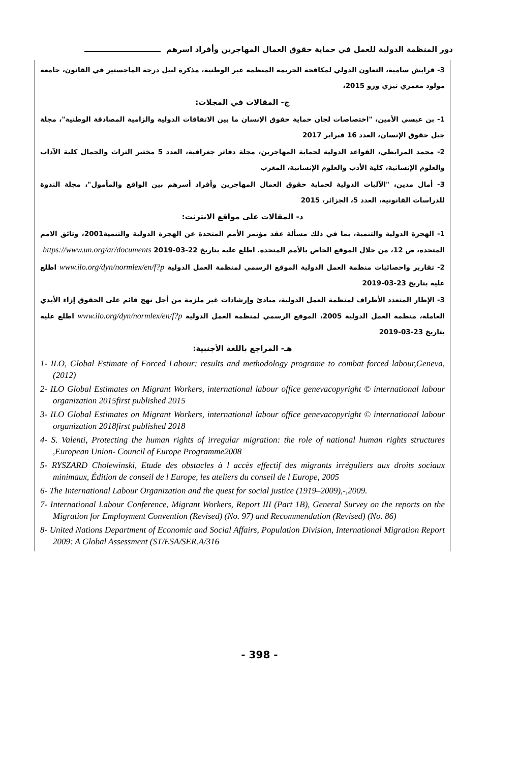دور المنظمة الدولية للعمل في حماية حقوق العمال المهاجرين وأفراد اسرهم
3- قرايش سامية، التعاون الدولي لمكافحة الجريمة المنظمة عبر الوطنية، مذكرة لنيل درجة الماجستير في القانون، جامعة مولود معمري تيزي وزو 2015،
ج- المقالات في المجلات:
1- بن عيسي الأمين، "اختصاصات لجان حماية حقوق الإنسان ما بين الاتفاقات الدولية والزامية المصادقة الوطنية"، مجلة جيل حقوق الإنسان، العدد 16 فبراير 2017
2- محمد المرابطي، القواعد الدولية لحماية المهاجرين، مجلة دفاتر جغرافية، العدد 5 مختبر التراث والجمال كلية الآداب والعلوم الإنسانية، كلية الأدب والعلوم الإنسانية، المغرب
3- أمال مدين، "الآليات الدولية لحماية حقوق العمال المهاجرين وأفراد أسرهم بين الواقع والمأمول"، مجلة الندوة للدراسات القانونية، العدد 5، الجزائر، 2015
د- المقالات على مواقع الانترنت:
1- الهجرة الدولية والتنمية، بما في ذلك مسألة عقد مؤتمر الأمم المتحدة عن الهجرة الدولية والتنمية2001، وثائق الامم المتحدة، ص 12، من خلال الموقع الخاص بالأمم المتحدة. اطلع عليه بتاريخ 22-03-2019 https://www.un.org/ar/documents
2- تقارير واحصائيات منظمة العمل الدولية الموقع الرسمي لمنظمة العمل الدولية www.ilo.org/dyn/normlex/en/f?p اطلع عليه بتاريخ 23-03-2019
3- الإطار المتعدد الأطراف لمنظمة العمل الدولية، مبادئ وإرشادات غير ملزمة من أجل نهج قائم على الحقوق إزاء الأيدي العاملة، منظمة العمل الدولية 2005، الموقع الرسمي لمنظمة العمل الدولية www.ilo.org/dyn/normlex/en/f?p اطلع عليه بتاريخ 23-03-2019
هـ- المراجع باللغة الأجنبية:
1- ILO, Global Estimate of Forced Labour: results and methodology programe to combat forced labour,Geneva, (2012)
2- ILO Global Estimates on Migrant Workers, international labour office genevacopyright © international labour organization 2015first published 2015
3- ILO Global Estimates on Migrant Workers, international labour office genevacopyright © international labour organization 2018first published 2018
4- S. Valenti, Protecting the human rights of irregular migration: the role of national human rights structures ,European Union- Council of Europe Programme2008
5- RYSZARD Cholewinski, Etude des obstacles à l accès effectif des migrants irréguliers aux droits sociaux minimaux, Édition de conseil de l Europe, les ateliers du conseil de l Europe, 2005
6- The International Labour Organization and the quest for social justice (1919–2009),-,2009.
7- International Labour Conference, Migrant Workers, Report III (Part 1B), General Survey on the reports on the Migration for Employment Convention (Revised) (No. 97) and Recommendation (Revised) (No. 86)
8- United Nations Department of Economic and Social Affairs, Population Division, International Migration Report 2009: A Global Assessment (ST/ESA/SER.A/316
- 398 -